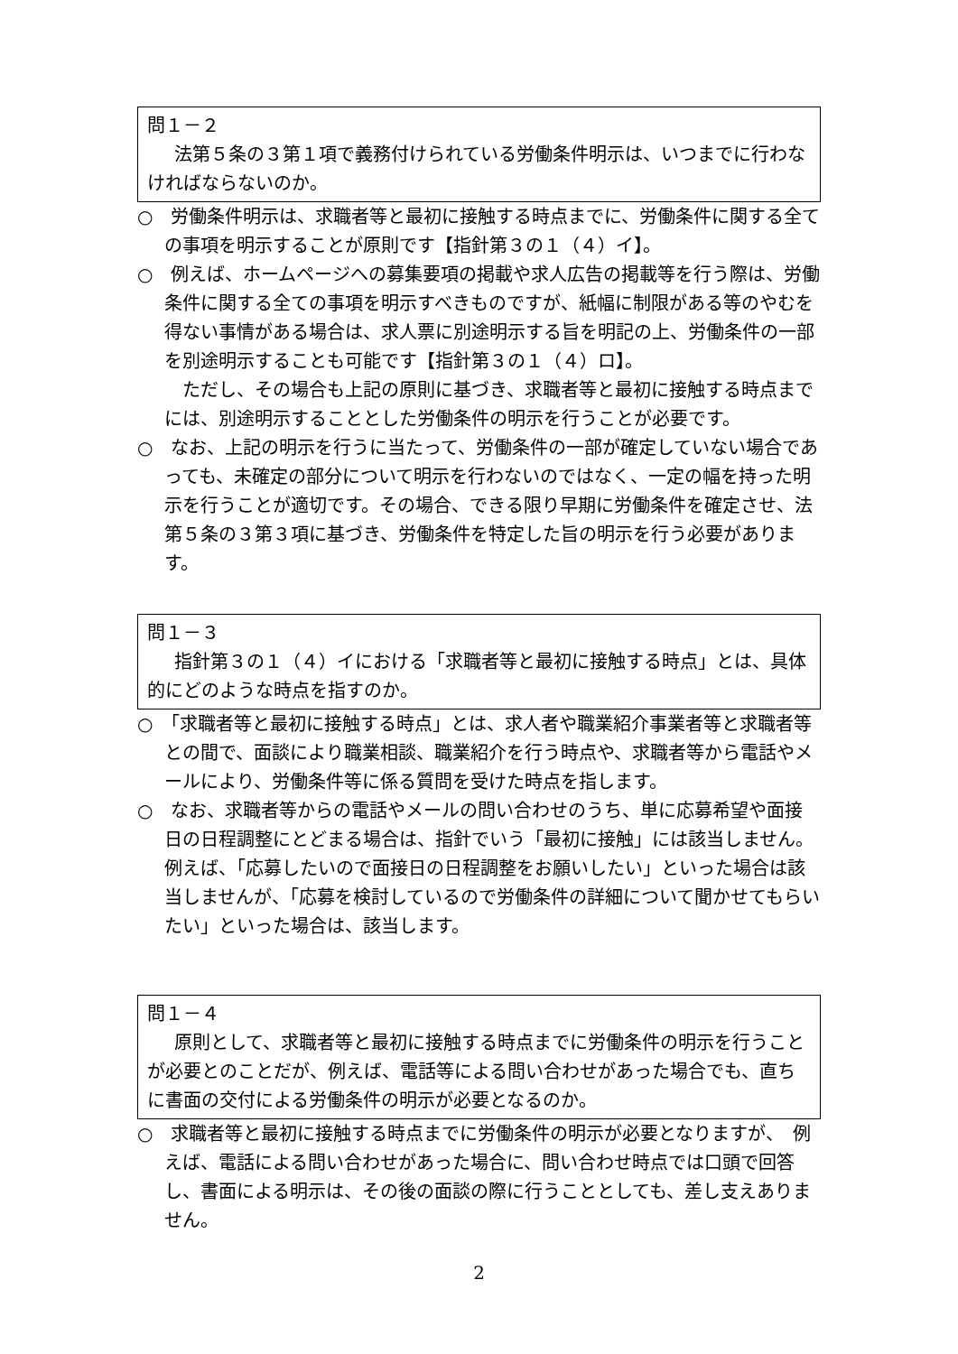問１－２
法第５条の３第１項で義務付けられている労働条件明示は、いつまでに行わなければならないのか。
○　労働条件明示は、求職者等と最初に接触する時点までに、労働条件に関する全ての事項を明示することが原則です【指針第３の１（４）イ】。
○　例えば、ホームページへの募集要項の掲載や求人広告の掲載等を行う際は、労働条件に関する全ての事項を明示すべきものですが、紙幅に制限がある等のやむを得ない事情がある場合は、求人票に別途明示する旨を明記の上、労働条件の一部を別途明示することも可能です【指針第３の１（４）ロ】。
ただし、その場合も上記の原則に基づき、求職者等と最初に接触する時点までには、別途明示することとした労働条件の明示を行うことが必要です。
○　なお、上記の明示を行うに当たって、労働条件の一部が確定していない場合であっても、未確定の部分について明示を行わないのではなく、一定の幅を持った明示を行うことが適切です。その場合、できる限り早期に労働条件を確定させ、法第５条の３第３項に基づき、労働条件を特定した旨の明示を行う必要があります。
問１－３
指針第３の１（４）イにおける「求職者等と最初に接触する時点」とは、具体的にどのような時点を指すのか。
○　「求職者等と最初に接触する時点」とは、求人者や職業紹介事業者等と求職者等との間で、面談により職業相談、職業紹介を行う時点や、求職者等から電話やメールにより、労働条件等に係る質問を受けた時点を指します。
○　なお、求職者等からの電話やメールの問い合わせのうち、単に応募希望や面接日の日程調整にとどまる場合は、指針でいう「最初に接触」には該当しません。例えば、「応募したいので面接日の日程調整をお願いしたい」といった場合は該当しませんが、「応募を検討しているので労働条件の詳細について聞かせてもらいたい」といった場合は、該当します。
問１－４
原則として、求職者等と最初に接触する時点までに労働条件の明示を行うことが必要とのことだが、例えば、電話等による問い合わせがあった場合でも、直ちに書面の交付による労働条件の明示が必要となるのか。
○　求職者等と最初に接触する時点までに労働条件の明示が必要となりますが、　例えば、電話による問い合わせがあった場合に、問い合わせ時点では口頭で回答し、書面による明示は、その後の面談の際に行うこととしても、差し支えありません。
2